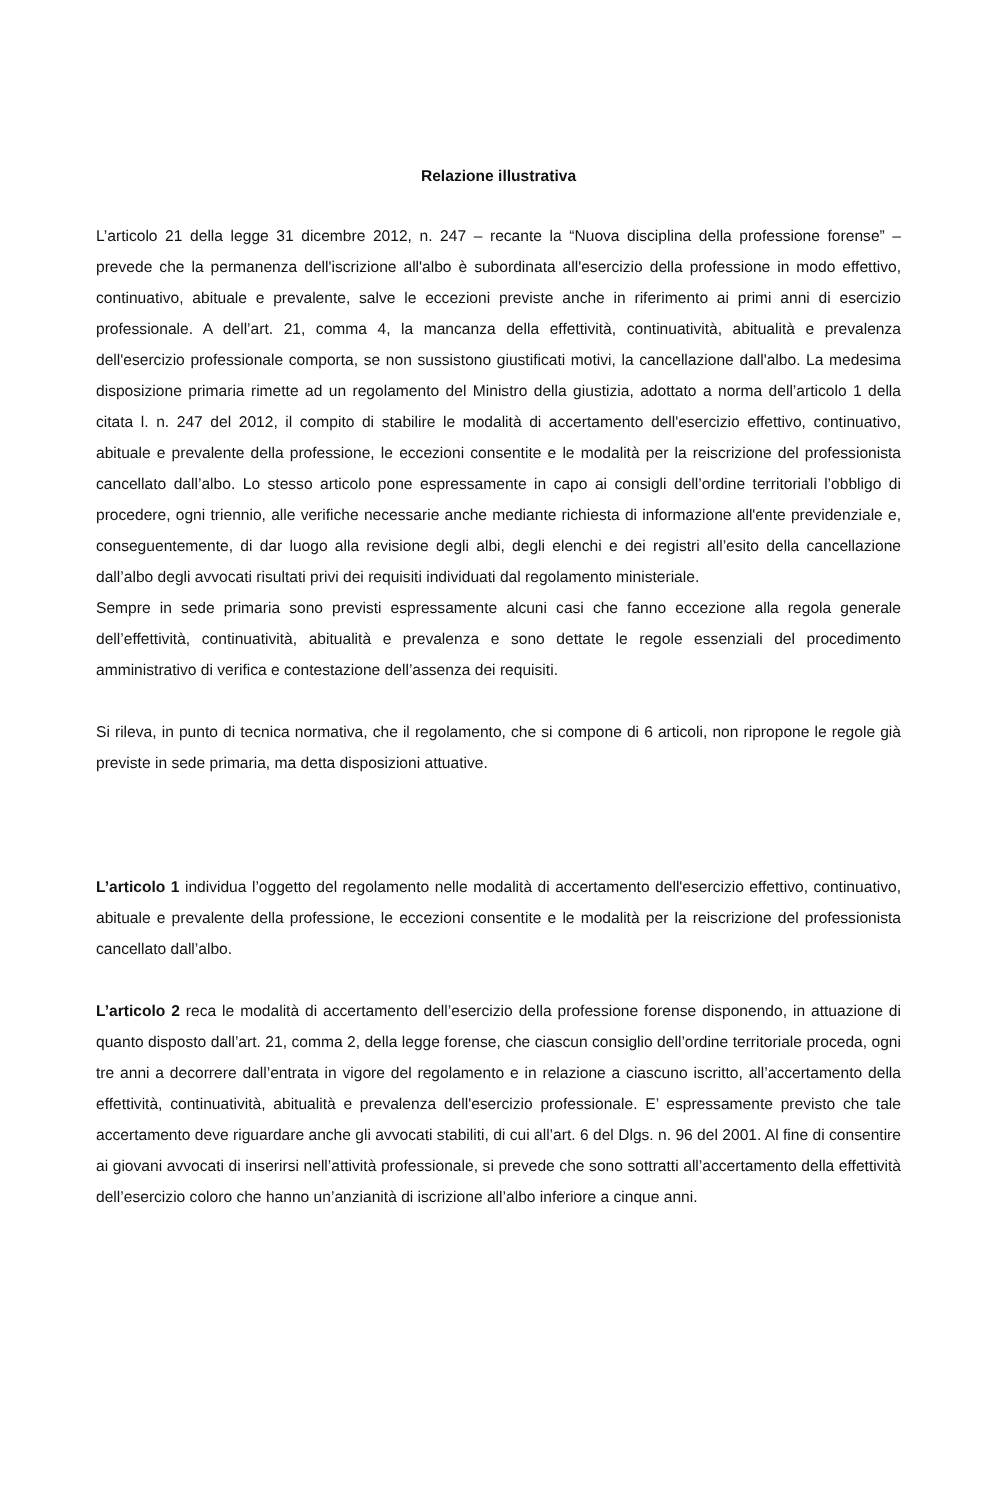Relazione illustrativa
L’articolo 21 della legge 31 dicembre 2012, n. 247 – recante la “Nuova disciplina della professione forense” – prevede che la permanenza dell'iscrizione all'albo è subordinata all'esercizio della professione in modo effettivo, continuativo, abituale e prevalente, salve le eccezioni previste anche in riferimento ai primi anni di esercizio professionale. A dell’art. 21, comma 4, la mancanza della effettività, continuatività, abitualità e prevalenza dell'esercizio professionale comporta, se non sussistono giustificati motivi, la cancellazione dall'albo. La medesima disposizione primaria rimette ad un regolamento del Ministro della giustizia, adottato a norma dell’articolo 1 della citata l. n. 247 del 2012, il compito di stabilire le modalità di accertamento dell'esercizio effettivo, continuativo, abituale e prevalente della professione, le eccezioni consentite e le modalità per la reiscrizione del professionista cancellato dall’albo. Lo stesso articolo pone espressamente in capo ai consigli dell’ordine territoriali l’obbligo di procedere, ogni triennio, alle verifiche necessarie anche mediante richiesta di informazione all'ente previdenziale e, conseguentemente, di dar luogo alla revisione degli albi, degli elenchi e dei registri all’esito della cancellazione dall’albo degli avvocati risultati privi dei requisiti individuati dal regolamento ministeriale.
Sempre in sede primaria sono previsti espressamente alcuni casi che fanno eccezione alla regola generale dell’effettività, continuatività, abitualità e prevalenza e sono dettate le regole essenziali del procedimento amministrativo di verifica e contestazione dell’assenza dei requisiti.
Si rileva, in punto di tecnica normativa, che il regolamento, che si compone di 6 articoli, non ripropone le regole già previste in sede primaria, ma detta disposizioni attuative.
L’articolo 1 individua l’oggetto del regolamento nelle modalità di accertamento dell'esercizio effettivo, continuativo, abituale e prevalente della professione, le eccezioni consentite e le modalità per la reiscrizione del professionista cancellato dall’albo.
L’articolo 2 reca le modalità di accertamento dell’esercizio della professione forense disponendo, in attuazione di quanto disposto dall’art. 21, comma 2, della legge forense, che ciascun consiglio dell’ordine territoriale proceda, ogni tre anni a decorrere dall’entrata in vigore del regolamento e in relazione a ciascuno iscritto, all’accertamento della effettività, continuatività, abitualità e prevalenza dell'esercizio professionale. E’ espressamente previsto che tale accertamento deve riguardare anche gli avvocati stabiliti, di cui all’art. 6 del Dlgs. n. 96 del 2001. Al fine di consentire ai giovani avvocati di inserirsi nell’attività professionale, si prevede che sono sottratti all’accertamento della effettività dell’esercizio coloro che hanno un’anzianità di iscrizione all’albo inferiore a cinque anni.